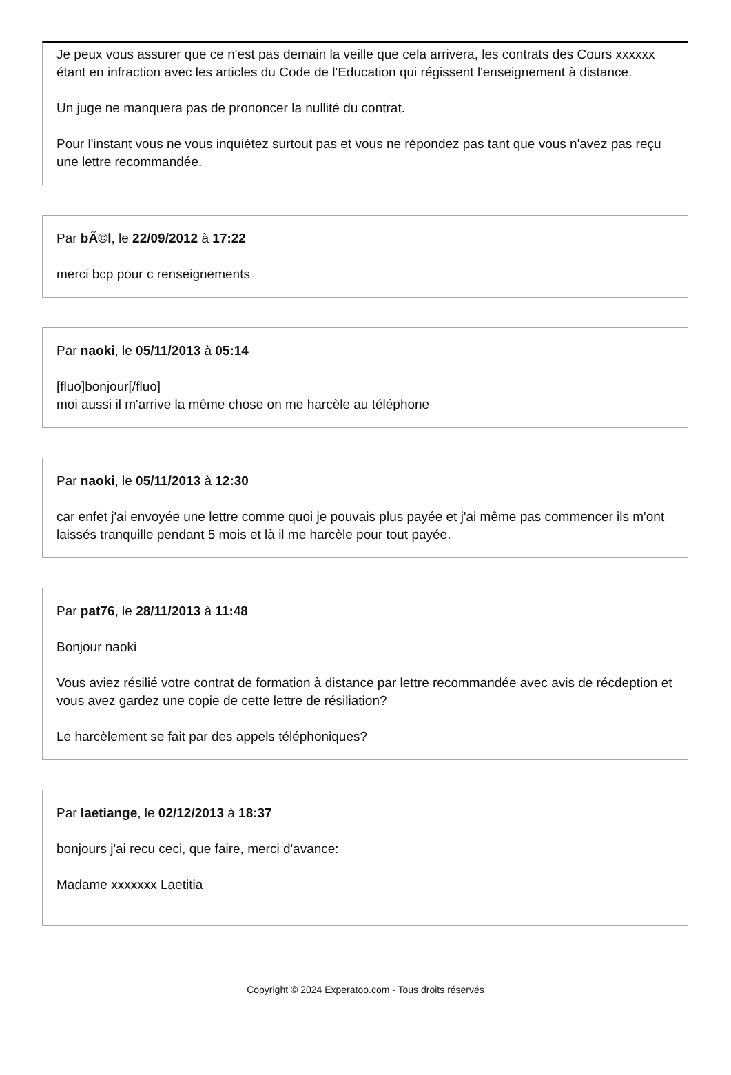Je peux vous assurer que ce n'est pas demain la veille que cela arrivera, les contrats des Cours xxxxxx étant en infraction avec les articles du Code de l'Education qui régissent l'enseignement à distance.
Un juge ne manquera pas de prononcer la nullité du contrat.
Pour l'instant vous ne vous inquiétez surtout pas et vous ne répondez pas tant que vous n'avez pas reçu une lettre recommandée.
Par bÃ©l, le 22/09/2012 à 17:22
merci bcp pour c renseignements
Par naoki, le 05/11/2013 à 05:14
[fluo]bonjour[/fluo]
moi aussi il m'arrive la même chose on me harcèle au téléphone
Par naoki, le 05/11/2013 à 12:30
car enfet j'ai envoyée une lettre comme quoi je pouvais plus payée et j'ai même pas commencer ils m'ont laissés tranquille pendant 5 mois et là il me harcèle pour tout payée.
Par pat76, le 28/11/2013 à 11:48
Bonjour naoki
Vous aviez résilié votre contrat de formation à distance par lettre recommandée avec avis de récdeption et vous avez gardez une copie de cette lettre de résiliation?
Le harcèlement se fait par des appels téléphoniques?
Par laetiange, le 02/12/2013 à 18:37
bonjours j'ai recu ceci, que faire, merci d'avance:
Madame xxxxxxx Laetitia
Copyright © 2024 Experatoo.com - Tous droits réservés